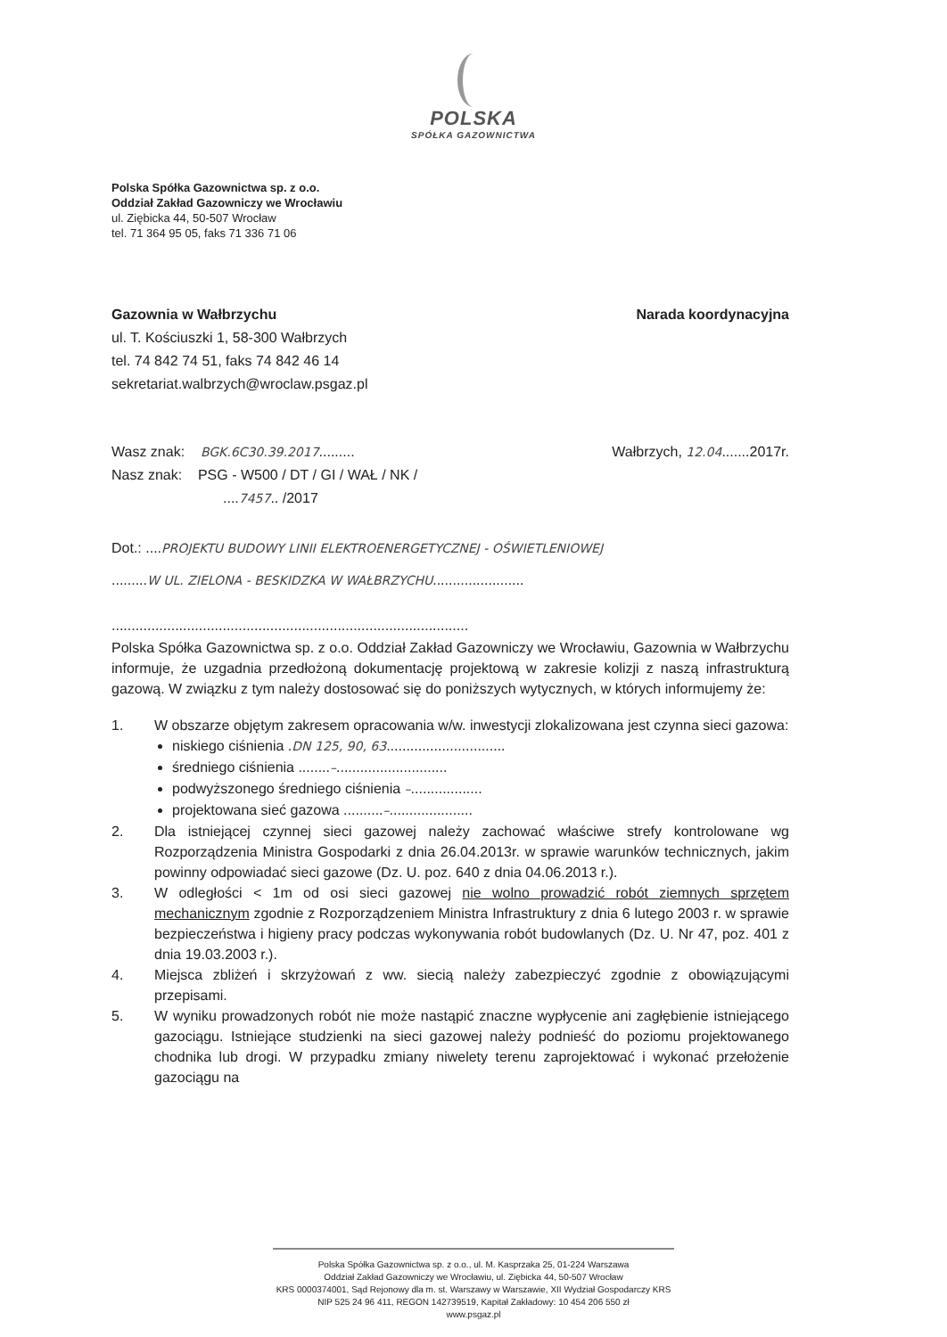POLSKA
SPÓŁKA GAZOWNICTWA
Polska Spółka Gazownictwa sp. z o.o.
Oddział Zakład Gazowniczy we Wrocławiu
ul. Ziębicka 44, 50-507 Wrocław
tel. 71 364 95 05, faks 71 336 71 06
Gazownia w Wałbrzychu Narada koordynacyjna
ul. T. Kościuszki 1, 58-300 Wałbrzych
tel. 74 842 74 51, faks 74 842 46 14
sekretariat.walbrzych@wroclaw.psgaz.pl
Wasz znak: BGK.6C30.39.2017......... Wałbrzych, 12.04.......2017r.
Nasz znak: PSG - W500 / DT / GI / WAŁ / NK /
....7457.. /2017
Dot.: ....PROJEKTU BUDOWY LINII ELEKTROENERGETYCZNEJ - OŚWIETLENIOWEJ
.........W UL. ZIELONA - BESKIDZKA W WAŁBRZYCHU.......................
..........................................................................................
Polska Spółka Gazownictwa sp. z o.o. Oddział Zakład Gazowniczy we Wrocławiu, Gazownia w Wałbrzychu informuje, że uzgadnia przedłożoną dokumentację projektową w zakresie kolizji z naszą infrastrukturą gazową. W związku z tym należy dostosować się do poniższych wytycznych, w których informujemy że:
1. W obszarze objętym zakresem opracowania w/w. inwestycji zlokalizowana jest czynna sieci gazowa:
niskiego ciśnienia .DN 125, 90, 63..............................
średniego ciśnienia ........–............................
podwyższonego średniego ciśnienia –..................
projektowana sieć gazowa ..........–.....................
2. Dla istniejącej czynnej sieci gazowej należy zachować właściwe strefy kontrolowane wg Rozporządzenia Ministra Gospodarki z dnia 26.04.2013r. w sprawie warunków technicznych, jakim powinny odpowiadać sieci gazowe (Dz. U. poz. 640 z dnia 04.06.2013 r.).
3. W odległości < 1m od osi sieci gazowej nie wolno prowadzić robót ziemnych sprzętem mechanicznym zgodnie z Rozporządzeniem Ministra Infrastruktury z dnia 6 lutego 2003 r. w sprawie bezpieczeństwa i higieny pracy podczas wykonywania robót budowlanych (Dz. U. Nr 47, poz. 401 z dnia 19.03.2003 r.).
4. Miejsca zbliżeń i skrzyżowań z ww. siecią należy zabezpieczyć zgodnie z obowiązującymi przepisami.
5. W wyniku prowadzonych robót nie może nastąpić znaczne wypłycenie ani zagłębienie istniejącego gazociągu. Istniejące studzienki na sieci gazowej należy podnieść do poziomu projektowanego chodnika lub drogi. W przypadku zmiany niwelety terenu zaprojektować i wykonać przełożenie gazociągu na
Polska Spółka Gazownictwa sp. z o.o., ul. M. Kasprzaka 25, 01-224 Warszawa
Oddział Zakład Gazowniczy we Wrocławiu, ul. Ziębicka 44, 50-507 Wrocław
KRS 0000374001, Sąd Rejonowy dla m. st. Warszawy w Warszawie, XII Wydział Gospodarczy KRS
NIP 525 24 96 411, REGON 142739519, Kapitał Zakładowy: 10 454 206 550 zł
www.psgaz.pl